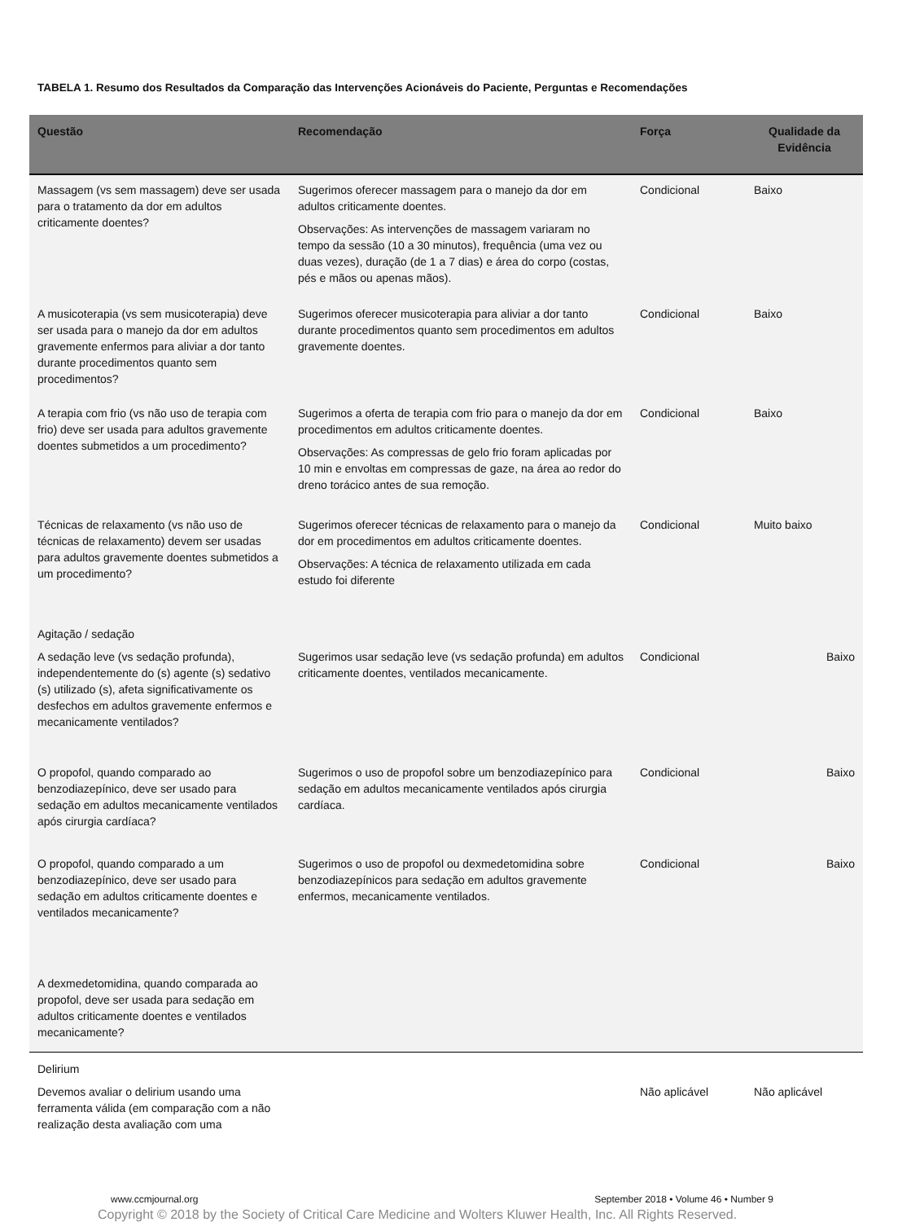TABELA 1. Resumo dos Resultados da Comparação das Intervenções Acionáveis do Paciente, Perguntas e Recomendações
| Questão | Recomendação | Força | Qualidade da Evidência |
| --- | --- | --- | --- |
| Massagem (vs sem massagem) deve ser usada para o tratamento da dor em adultos criticamente doentes? | Sugerimos oferecer massagem para o manejo da dor em adultos criticamente doentes. Observações: As intervenções de massagem variaram no tempo da sessão (10 a 30 minutos), frequência (uma vez ou duas vezes), duração (de 1 a 7 dias) e área do corpo (costas, pés e mãos ou apenas mãos). | Condicional | Baixo |
| A musicoterapia (vs sem musicoterapia) deve ser usada para o manejo da dor em adultos gravemente enfermos para aliviar a dor tanto durante procedimentos quanto sem procedimentos? | Sugerimos oferecer musicoterapia para aliviar a dor tanto durante procedimentos quanto sem procedimentos em adultos gravemente doentes. | Condicional | Baixo |
| A terapia com frio (vs não uso de terapia com frio) deve ser usada para adultos gravemente doentes submetidos a um procedimento? | Sugerimos a oferta de terapia com frio para o manejo da dor em procedimentos em adultos criticamente doentes. Observações: As compressas de gelo frio foram aplicadas por 10 min e envoltas em compressas de gaze, na área ao redor do dreno torácico antes de sua remoção. | Condicional | Baixo |
| Técnicas de relaxamento (vs não uso de técnicas de relaxamento) devem ser usadas para adultos gravemente doentes submetidos a um procedimento? | Sugerimos oferecer técnicas de relaxamento para o manejo da dor em procedimentos em adultos criticamente doentes. Observações: A técnica de relaxamento utilizada em cada estudo foi diferente | Condicional | Muito baixo |
| Agitação / sedação | | | |
| A sedação leve (vs sedação profunda), independentemente do (s) agente (s) sedativo (s) utilizado (s), afeta significativamente os desfechos em adultos gravemente enfermos e mecanicamente ventilados? | Sugerimos usar sedação leve (vs sedação profunda) em adultos criticamente doentes, ventilados mecanicamente. | Condicional | Baixo |
| O propofol, quando comparado ao benzodiazepínico, deve ser usado para sedação em adultos mecanicamente ventilados após cirurgia cardíaca? | Sugerimos o uso de propofol sobre um benzodiazepínico para sedação em adultos mecanicamente ventilados após cirurgia cardíaca. | Condicional | Baixo |
| O propofol, quando comparado a um benzodiazepínico, deve ser usado para sedação em adultos criticamente doentes e ventilados mecanicamente? | Sugerimos o uso de propofol ou dexmedetomidina sobre benzodiazepínicos para sedação em adultos gravemente enfermos, mecanicamente ventilados. | Condicional | Baixo |
| A dexmedetomidina, quando comparada ao propofol, deve ser usada para sedação em adultos criticamente doentes e ventilados mecanicamente? | | | |
| Delirium | | | |
| Devemos avaliar o delirium usando uma ferramenta válida (em comparação com a não realização desta avaliação com uma | | Não aplicável | Não aplicável |
www.ccmjournal.org September 2018 • Volume 46 • Number 9
Copyright © 2018 by the Society of Critical Care Medicine and Wolters Kluwer Health, Inc. All Rights Reserved.